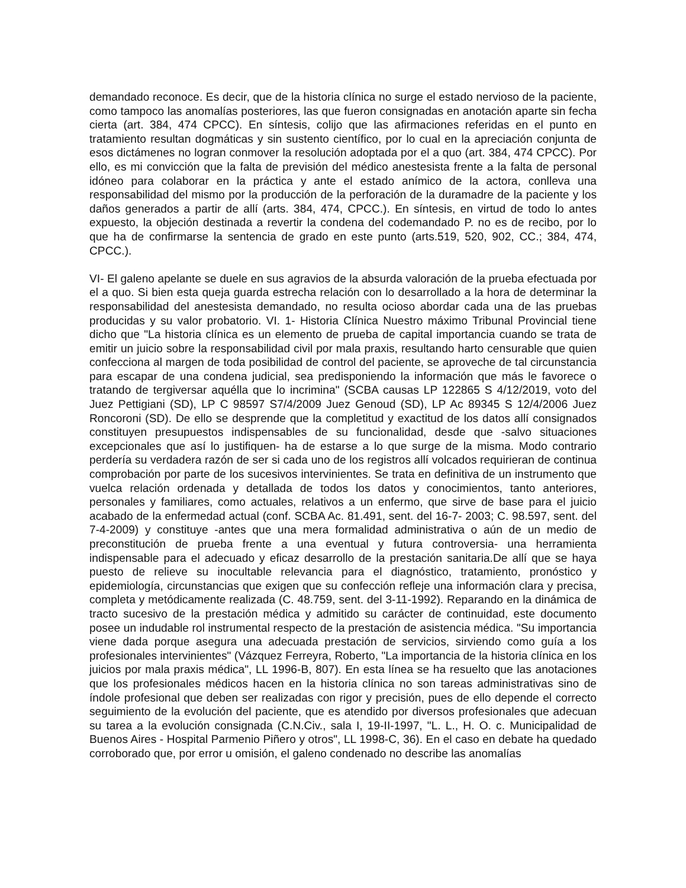demandado reconoce. Es decir, que de la historia clínica no surge el estado nervioso de la paciente, como tampoco las anomalías posteriores, las que fueron consignadas en anotación aparte sin fecha cierta (art. 384, 474 CPCC). En síntesis, colijo que las afirmaciones referidas en el punto en tratamiento resultan dogmáticas y sin sustento científico, por lo cual en la apreciación conjunta de esos dictámenes no logran conmover la resolución adoptada por el a quo (art. 384, 474 CPCC). Por ello, es mi convicción que la falta de previsión del médico anestesista frente a la falta de personal idóneo para colaborar en la práctica y ante el estado anímico de la actora, conlleva una responsabilidad del mismo por la producción de la perforación de la duramadre de la paciente y los daños generados a partir de allí (arts. 384, 474, CPCC.). En síntesis, en virtud de todo lo antes expuesto, la objeción destinada a revertir la condena del codemandado P. no es de recibo, por lo que ha de confirmarse la sentencia de grado en este punto (arts.519, 520, 902, CC.; 384, 474, CPCC.).
VI- El galeno apelante se duele en sus agravios de la absurda valoración de la prueba efectuada por el a quo. Si bien esta queja guarda estrecha relación con lo desarrollado a la hora de determinar la responsabilidad del anestesista demandado, no resulta ocioso abordar cada una de las pruebas producidas y su valor probatorio. VI. 1- Historia Clínica Nuestro máximo Tribunal Provincial tiene dicho que "La historia clínica es un elemento de prueba de capital importancia cuando se trata de emitir un juicio sobre la responsabilidad civil por mala praxis, resultando harto censurable que quien confecciona al margen de toda posibilidad de control del paciente, se aproveche de tal circunstancia para escapar de una condena judicial, sea predisponiendo la información que más le favorece o tratando de tergiversar aquélla que lo incrimina" (SCBA causas LP 122865 S 4/12/2019, voto del Juez Pettigiani (SD), LP C 98597 S7/4/2009 Juez Genoud (SD), LP Ac 89345 S 12/4/2006 Juez Roncoroni (SD). De ello se desprende que la completitud y exactitud de los datos allí consignados constituyen presupuestos indispensables de su funcionalidad, desde que -salvo situaciones excepcionales que así lo justifiquen- ha de estarse a lo que surge de la misma. Modo contrario perdería su verdadera razón de ser si cada uno de los registros allí volcados requirieran de continua comprobación por parte de los sucesivos intervinientes. Se trata en definitiva de un instrumento que vuelca relación ordenada y detallada de todos los datos y conocimientos, tanto anteriores, personales y familiares, como actuales, relativos a un enfermo, que sirve de base para el juicio acabado de la enfermedad actual (conf. SCBA Ac. 81.491, sent. del 16-7- 2003; C. 98.597, sent. del 7-4-2009) y constituye -antes que una mera formalidad administrativa o aún de un medio de preconstitución de prueba frente a una eventual y futura controversia- una herramienta indispensable para el adecuado y eficaz desarrollo de la prestación sanitaria.De allí que se haya puesto de relieve su inocultable relevancia para el diagnóstico, tratamiento, pronóstico y epidemiología, circunstancias que exigen que su confección refleje una información clara y precisa, completa y metódicamente realizada (C. 48.759, sent. del 3-11-1992). Reparando en la dinámica de tracto sucesivo de la prestación médica y admitido su carácter de continuidad, este documento posee un indudable rol instrumental respecto de la prestación de asistencia médica. "Su importancia viene dada porque asegura una adecuada prestación de servicios, sirviendo como guía a los profesionales intervinientes" (Vázquez Ferreyra, Roberto, "La importancia de la historia clínica en los juicios por mala praxis médica", LL 1996-B, 807). En esta línea se ha resuelto que las anotaciones que los profesionales médicos hacen en la historia clínica no son tareas administrativas sino de índole profesional que deben ser realizadas con rigor y precisión, pues de ello depende el correcto seguimiento de la evolución del paciente, que es atendido por diversos profesionales que adecuan su tarea a la evolución consignada (C.N.Civ., sala I, 19-II-1997, "L. L., H. O. c. Municipalidad de Buenos Aires - Hospital Parmenio Piñero y otros", LL 1998-C, 36). En el caso en debate ha quedado corroborado que, por error u omisión, el galeno condenado no describe las anomalías